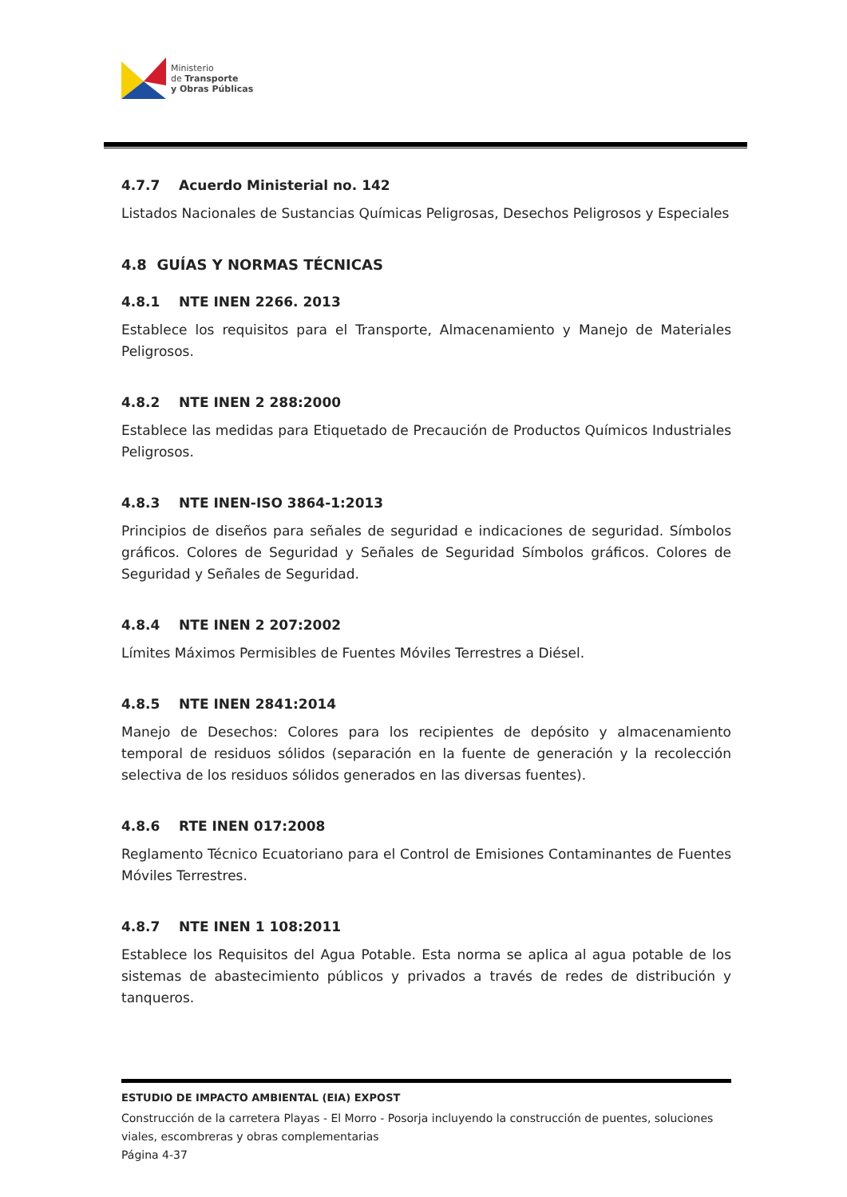Ministerio
de Transporte
y Obras Públicas
4.7.7 Acuerdo Ministerial no. 142
Listados Nacionales de Sustancias Químicas Peligrosas, Desechos Peligrosos y Especiales
4.8 GUÍAS Y NORMAS TÉCNICAS
4.8.1 NTE INEN 2266. 2013
Establece los requisitos para el Transporte, Almacenamiento y Manejo de Materiales Peligrosos.
4.8.2 NTE INEN 2 288:2000
Establece las medidas para Etiquetado de Precaución de Productos Químicos Industriales Peligrosos.
4.8.3 NTE INEN-ISO 3864-1:2013
Principios de diseños para señales de seguridad e indicaciones de seguridad. Símbolos gráficos. Colores de Seguridad y Señales de Seguridad Símbolos gráficos. Colores de Seguridad y Señales de Seguridad.
4.8.4 NTE INEN 2 207:2002
Límites Máximos Permisibles de Fuentes Móviles Terrestres a Diésel.
4.8.5 NTE INEN 2841:2014
Manejo de Desechos: Colores para los recipientes de depósito y almacenamiento temporal de residuos sólidos (separación en la fuente de generación y la recolección selectiva de los residuos sólidos generados en las diversas fuentes).
4.8.6 RTE INEN 017:2008
Reglamento Técnico Ecuatoriano para el Control de Emisiones Contaminantes de Fuentes Móviles Terrestres.
4.8.7 NTE INEN 1 108:2011
Establece los Requisitos del Agua Potable. Esta norma se aplica al agua potable de los sistemas de abastecimiento públicos y privados a través de redes de distribución y tanqueros.
ESTUDIO DE IMPACTO AMBIENTAL (EIA) EXPOST
Construcción de la carretera Playas - El Morro - Posorja incluyendo la construcción de puentes, soluciones viales, escombreras y obras complementarias
Página 4-37